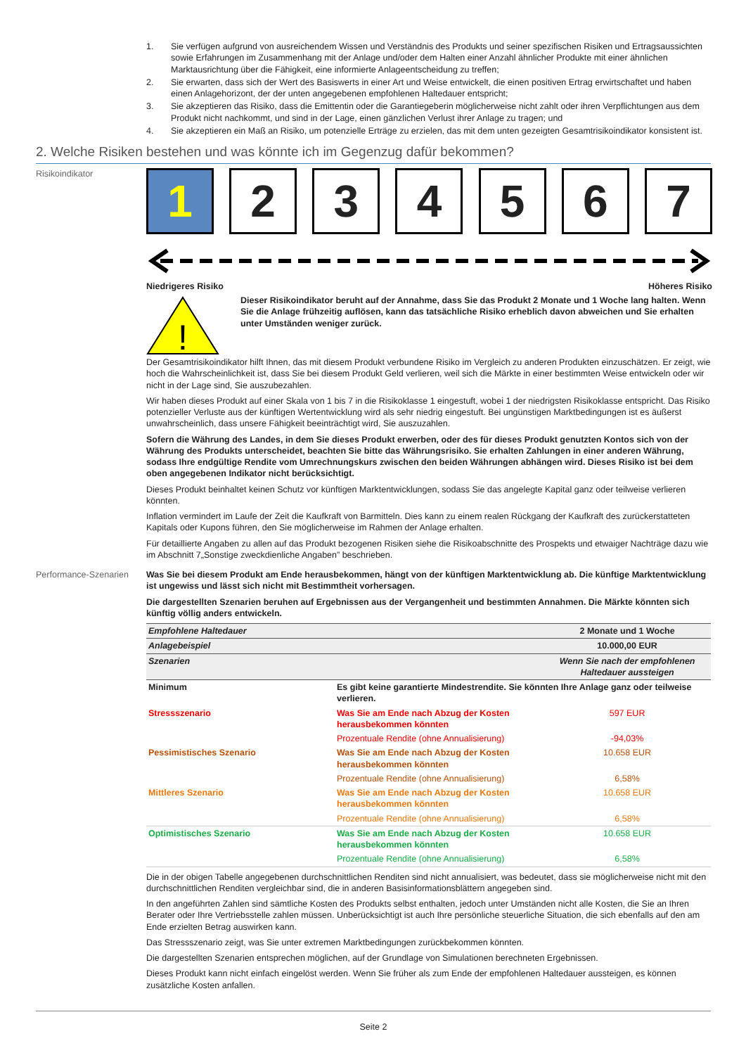1. Sie verfügen aufgrund von ausreichendem Wissen und Verständnis des Produkts und seiner spezifischen Risiken und Ertragsaussichten sowie Erfahrungen im Zusammenhang mit der Anlage und/oder dem Halten einer Anzahl ähnlicher Produkte mit einer ähnlichen Marktausrichtung über die Fähigkeit, eine informierte Anlageentscheidung zu treffen;
2. Sie erwarten, dass sich der Wert des Basiswerts in einer Art und Weise entwickelt, die einen positiven Ertrag erwirtschaftet und haben einen Anlagehorizont, der der unten angegebenen empfohlenen Haltedauer entspricht;
3. Sie akzeptieren das Risiko, dass die Emittentin oder die Garantiegeberin möglicherweise nicht zahlt oder ihren Verpflichtungen aus dem Produkt nicht nachkommt, und sind in der Lage, einen gänzlichen Verlust ihrer Anlage zu tragen; und
4. Sie akzeptieren ein Maß an Risiko, um potenzielle Erträge zu erzielen, das mit dem unten gezeigten Gesamtrisikoindikator konsistent ist.
2. Welche Risiken bestehen und was könnte ich im Gegenzug dafür bekommen?
Risikoindikator
1 2 3 4 5 6 7
Niedrigeres Risiko Höheres Risiko
!
Dieser Risikoindikator beruht auf der Annahme, dass Sie das Produkt 2 Monate und 1 Woche lang halten. Wenn Sie die Anlage frühzeitig auflösen, kann das tatsächliche Risiko erheblich davon abweichen und Sie erhalten unter Umständen weniger zurück.
Der Gesamtrisikoindikator hilft Ihnen, das mit diesem Produkt verbundene Risiko im Vergleich zu anderen Produkten einzuschätzen. Er zeigt, wie hoch die Wahrscheinlichkeit ist, dass Sie bei diesem Produkt Geld verlieren, weil sich die Märkte in einer bestimmten Weise entwickeln oder wir nicht in der Lage sind, Sie auszubezahlen.
Wir haben dieses Produkt auf einer Skala von 1 bis 7 in die Risikoklasse 1 eingestuft, wobei 1 der niedrigsten Risikoklasse entspricht. Das Risiko potenzieller Verluste aus der künftigen Wertentwicklung wird als sehr niedrig eingestuft. Bei ungünstigen Marktbedingungen ist es äußerst unwahrscheinlich, dass unsere Fähigkeit beeinträchtigt wird, Sie auszuzahlen.
Sofern die Währung des Landes, in dem Sie dieses Produkt erwerben, oder des für dieses Produkt genutzten Kontos sich von der Währung des Produkts unterscheidet, beachten Sie bitte das Währungsrisiko. Sie erhalten Zahlungen in einer anderen Währung, sodass Ihre endgültige Rendite vom Umrechnungskurs zwischen den beiden Währungen abhängen wird. Dieses Risiko ist bei dem oben angegebenen Indikator nicht berücksichtigt.
Dieses Produkt beinhaltet keinen Schutz vor künftigen Marktentwicklungen, sodass Sie das angelegte Kapital ganz oder teilweise verlieren könnten.
Inflation vermindert im Laufe der Zeit die Kaufkraft von Barmitteln. Dies kann zu einem realen Rückgang der Kaufkraft des zurückerstatteten Kapitals oder Kupons führen, den Sie möglicherweise im Rahmen der Anlage erhalten.
Für detaillierte Angaben zu allen auf das Produkt bezogenen Risiken siehe die Risikoabschnitte des Prospekts und etwaiger Nachträge dazu wie im Abschnitt 7„Sonstige zweckdienliche Angaben” beschrieben.
Performance-Szenarien
Was Sie bei diesem Produkt am Ende herausbekommen, hängt von der künftigen Marktentwicklung ab. Die künftige Marktentwicklung ist ungewiss und lässt sich nicht mit Bestimmtheit vorhersagen.
Die dargestellten Szenarien beruhen auf Ergebnissen aus der Vergangenheit und bestimmten Annahmen. Die Märkte könnten sich künftig völlig anders entwickeln.
| Empfohlene Haltedauer | | 2 Monate und 1 Woche |
| Anlagebeispiel | | 10.000,00 EUR |
| Szenarien | | Wenn Sie nach der empfohlenen Haltedauer aussteigen |
| Minimum | Es gibt keine garantierte Mindestrendite. Sie könnten Ihre Anlage ganz oder teilweise verlieren. | |
| Stressszenario | Was Sie am Ende nach Abzug der Kosten herausbekommen könnten | 597 EUR |
| | Prozentuale Rendite (ohne Annualisierung) | -94,03% |
| Pessimistisches Szenario | Was Sie am Ende nach Abzug der Kosten herausbekommen könnten | 10.658 EUR |
| | Prozentuale Rendite (ohne Annualisierung) | 6,58% |
| Mittleres Szenario | Was Sie am Ende nach Abzug der Kosten herausbekommen könnten | 10.658 EUR |
| | Prozentuale Rendite (ohne Annualisierung) | 6,58% |
| Optimistisches Szenario | Was Sie am Ende nach Abzug der Kosten herausbekommen könnten | 10.658 EUR |
| | Prozentuale Rendite (ohne Annualisierung) | 6,58% |
Die in der obigen Tabelle angegebenen durchschnittlichen Renditen sind nicht annualisiert, was bedeutet, dass sie möglicherweise nicht mit den durchschnittlichen Renditen vergleichbar sind, die in anderen Basisinformationsblättern angegeben sind.
In den angeführten Zahlen sind sämtliche Kosten des Produkts selbst enthalten, jedoch unter Umständen nicht alle Kosten, die Sie an Ihren Berater oder Ihre Vertriebsstelle zahlen müssen. Unberücksichtigt ist auch Ihre persönliche steuerliche Situation, die sich ebenfalls auf den am Ende erzielten Betrag auswirken kann.
Das Stressszenario zeigt, was Sie unter extremen Marktbedingungen zurückbekommen könnten.
Die dargestellten Szenarien entsprechen möglichen, auf der Grundlage von Simulationen berechneten Ergebnissen.
Dieses Produkt kann nicht einfach eingelöst werden. Wenn Sie früher als zum Ende der empfohlenen Haltedauer aussteigen, es können zusätzliche Kosten anfallen.
Seite 2